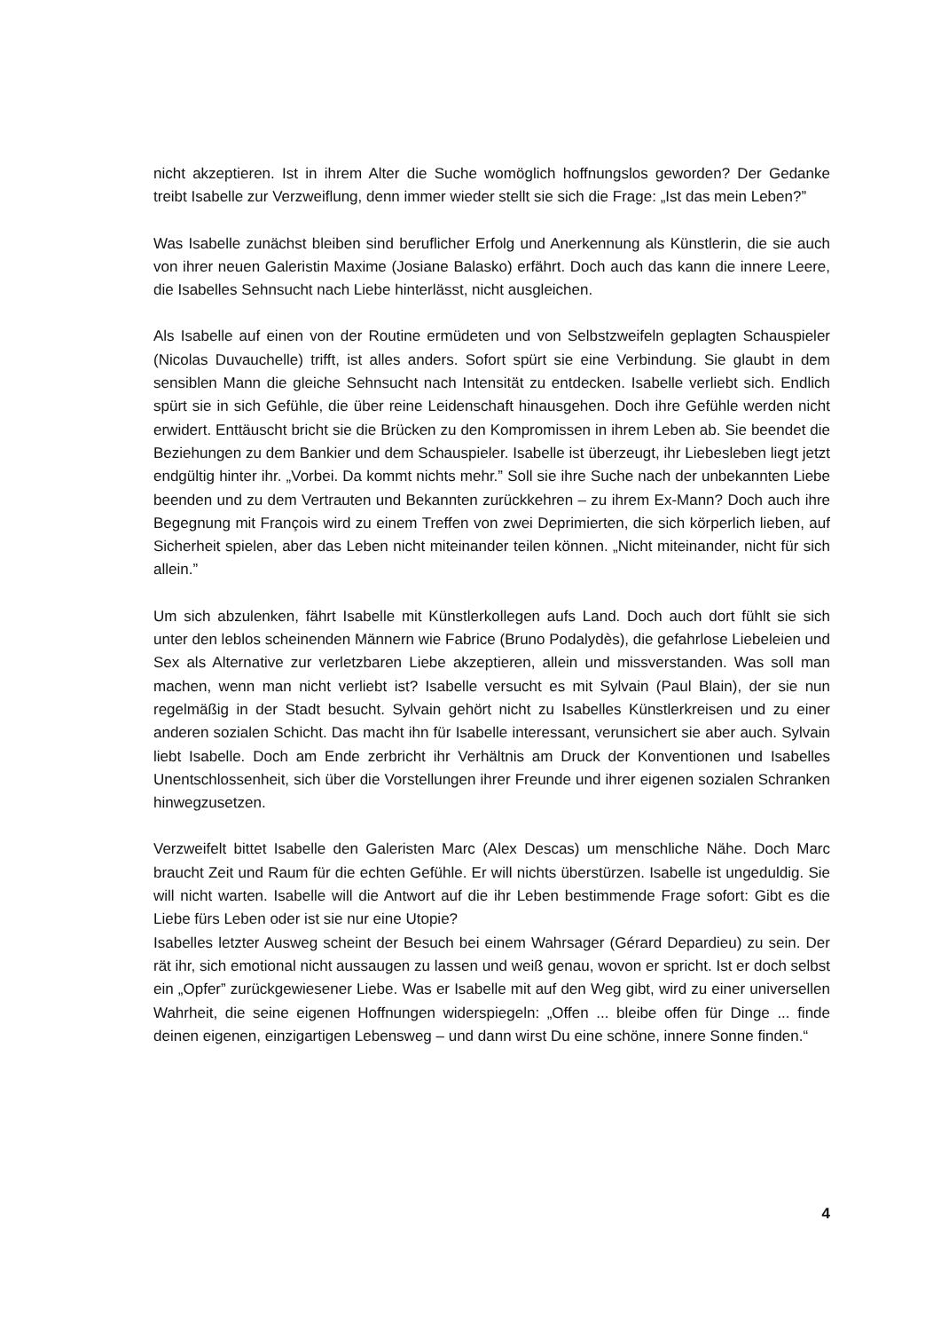nicht akzeptieren. Ist in ihrem Alter die Suche womöglich hoffnungslos geworden? Der Gedanke treibt Isabelle zur Verzweiflung, denn immer wieder stellt sie sich die Frage: „Ist das mein Leben?”
Was Isabelle zunächst bleiben sind beruflicher Erfolg und Anerkennung als Künstlerin, die sie auch von ihrer neuen Galeristin Maxime (Josiane Balasko) erfährt. Doch auch das kann die innere Leere, die Isabelles Sehnsucht nach Liebe hinterlässt, nicht ausgleichen.
Als Isabelle auf einen von der Routine ermüdeten und von Selbstzweifeln geplagten Schauspieler (Nicolas Duvauchelle) trifft, ist alles anders. Sofort spürt sie eine Verbindung. Sie glaubt in dem sensiblen Mann die gleiche Sehnsucht nach Intensität zu entdecken. Isabelle verliebt sich. Endlich spürt sie in sich Gefühle, die über reine Leidenschaft hinausgehen. Doch ihre Gefühle werden nicht erwidert. Enttäuscht bricht sie die Brücken zu den Kompromissen in ihrem Leben ab. Sie beendet die Beziehungen zu dem Bankier und dem Schauspieler. Isabelle ist überzeugt, ihr Liebesleben liegt jetzt endgültig hinter ihr. „Vorbei. Da kommt nichts mehr.” Soll sie ihre Suche nach der unbekannten Liebe beenden und zu dem Vertrauten und Bekannten zurückkehren – zu ihrem Ex-Mann? Doch auch ihre Begegnung mit François wird zu einem Treffen von zwei Deprimierten, die sich körperlich lieben, auf Sicherheit spielen, aber das Leben nicht miteinander teilen können. „Nicht miteinander, nicht für sich allein.”
Um sich abzulenken, fährt Isabelle mit Künstlerkollegen aufs Land. Doch auch dort fühlt sie sich unter den leblos scheinenden Männern wie Fabrice (Bruno Podalydès), die gefahrlose Liebeleien und Sex als Alternative zur verletzbaren Liebe akzeptieren, allein und missverstanden. Was soll man machen, wenn man nicht verliebt ist? Isabelle versucht es mit Sylvain (Paul Blain), der sie nun regelmäßig in der Stadt besucht. Sylvain gehört nicht zu Isabelles Künstlerkreisen und zu einer anderen sozialen Schicht. Das macht ihn für Isabelle interessant, verunsichert sie aber auch. Sylvain liebt Isabelle. Doch am Ende zerbricht ihr Verhältnis am Druck der Konventionen und Isabelles Unentschlossenheit, sich über die Vorstellungen ihrer Freunde und ihrer eigenen sozialen Schranken hinwegzusetzen.
Verzweifelt bittet Isabelle den Galeristen Marc (Alex Descas) um menschliche Nähe. Doch Marc braucht Zeit und Raum für die echten Gefühle. Er will nichts überstürzen. Isabelle ist ungeduldig. Sie will nicht warten. Isabelle will die Antwort auf die ihr Leben bestimmende Frage sofort: Gibt es die Liebe fürs Leben oder ist sie nur eine Utopie?
Isabelles letzter Ausweg scheint der Besuch bei einem Wahrsager (Gérard Depardieu) zu sein. Der rät ihr, sich emotional nicht aussaugen zu lassen und weiß genau, wovon er spricht. Ist er doch selbst ein „Opfer” zurückgewiesener Liebe. Was er Isabelle mit auf den Weg gibt, wird zu einer universellen Wahrheit, die seine eigenen Hoffnungen widerspiegeln: „Offen ... bleibe offen für Dinge ... finde deinen eigenen, einzigartigen Lebensweg – und dann wirst Du eine schöne, innere Sonne finden.“
4